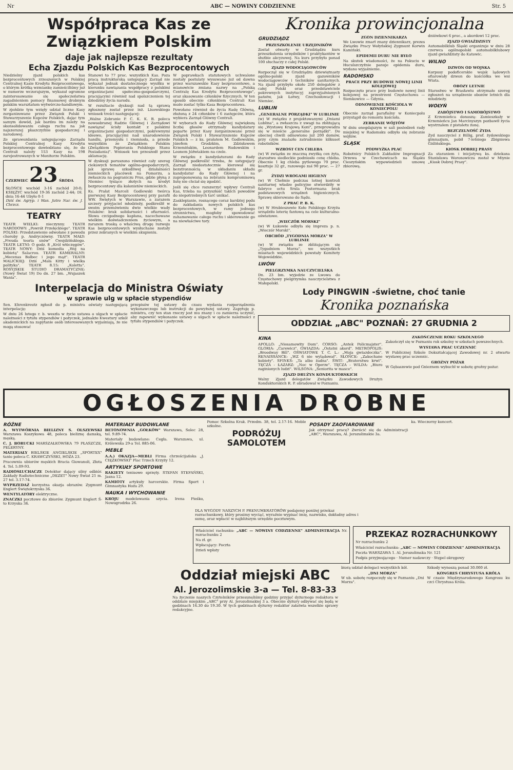Nr ABC — NOWINY CODZIENNE Str. 5
Współpraca Kas ze Związkiem Polskim
daje jak najlepsze rezultaty
Echa Zjazdu Polskich Kas Bezprocentowych
Niedzielny zjazd polskich kas bezprocentowych zrzeszonych w Polskiej Centralnej Kasie Kredytu Bezprocentowego, o którym krótką wzmiankę zamieściliśmy już w numerze wczorajszym, wykazał ogromne zainteresowanie się społeczeństwa zagadnieniem pomocy finansowej drobnym polskim warsztatom wytwórczo-handlowym.
W zjeździe tym wzięły udział liczne Kasy zorganizowane przez Związek Polski i Stowarzyszenie Kupców Polskich, dając tym samym dowód, jak bardzo im zależy na skonsolidowaniu całego ruchu na jak najszerszej płaszczyźnie gospodarczej i narodowej.
Ze sprawozdania ustępującego Zarządu Polskiej Centralnej Kasy Kredytu bezprocentowego dowiedziano się, że do Centrali należy 153 Kasy na 198 zarejestrowanych w Monitorze Polskim.
CZERWIEC 23 ŚRODA
SŁOŃCE wschód 3-16 zachód 20-0; KSIĘŻYC wschód 19-36 zachód 2-44; Dł. dnia 16-44 Ubyło 0-1
Dziś św. Agryp. i Wan. Jutro Nar. św. J. Chrzcz.
TEATRY
TEATR WIELKI: nieczynny. TEATR NARODOWY: „Powrót Przełęckiego". TEATR POLSKI: Przedstawienie odwołane z powodu choroby p. Andryczówny. TEATR MAŁY: „Freuda teoria snów" Cwojdzińskiego. TEATR LETNI: O godz. 8 „Król włóczęgów". TEATR NOWY: Dziś komedia „Woj na kobietą" Salacrou. TEATR KAMERALNY: „Mecenas Bolbec i jego mąż". TEATR MALICKIEJ: Dziś „Mała Kitty i wielka polityka". TEATR 8.15: „Koletta". ROSYJSKIE STUDIO DRAMATYCZNE: (Nowy Świat 19) Do dn. 27 bm. „Wujaszek Wania".
Stanowi to 77 proc. wszystkich Kas. Poza pracą instruktorską ustępujący Zarząd nie wykazał jednak dostatecznego wysiłku w kierunku nawiązania współpracy z polskimi organizacjami społeczno-gospodarczymi, pracującymi również nad spolszczeniem tej dziedziny życia narodu.
W rezultacie dyskusji nad tą sprawą zgłoszony został przez inż. Lisowskiego wniosek treści następującej:
„Walne Zebranie P. C. K. K. B. poleca nowoobranej Radzie Głównej i Zarządowi nawiązać ścisły kontakt z polskimi organizacjami gospodarczymi, pokrewnymi ideowo, pracującymi nad unarodowienie handlu, przemysłu i rzemiosła, a przede wszystkim ze Związkiem Polskim (Związkiem Popierania Polskiego Stanu Posiadania)". Wniosek ten przeszedł przez aklamację.
W dyskusji poruszono również cały szereg ciekawych tematów ogólno-gospodarczych, jak sprawę szkodliwej działalności niemieckich placówek na Pomorzu, a zwłaszcza na pograniczu Prus, gdzie płyną z Niemiec tysiące złotych na kredyt bezprocentowy dla kolonistów niemieckich.
Ks. Prałat Marceli Godlewski twórca pierwszej Kasy Bezprocentowej przy parafii WW. Świętych w Warszawie, a zarazem szczery przyjaciel młodzieży, podkreślił w swoim przemówieniu dwie wielkie wady Polaków: brak solidarności i ofiarności. Słowa czcigodnego kapłana, nacechowane wielkim doświadczeniem życiowym, a zarazem troską o właściwą drogę rozwoju Kas bezprocentowych wysłuchane zostały przez zebranych w wielkim skupieniu.
W poprawkach statutowych uchwalone zostały postulaty wysuwane już od dawna przez warszawskie Kasy bezprocentowe, a mianowicie zmiana nazwy na „Polską Centralę Kas Kredytu Bezprocentowego", oraz skasowanie członków fizycznych. W ten sposób obecnie członkiem Centrali Kas może zostać tylko Kasa Bezprocentowa.
Powołano również do życia Radę Główną, złożoną z 24 członków i 6 zastępców, która wybiera Zarząd Główny Centrali.
W wyborach do Rady Głównej największą liczbę głosów otrzymały kandydatury poparte przez Kasy zorganizowane przez Związek Polski i Stowarzyszenie Kupców Polskich — z ks. prałatem M. Godlewskim, Józefem Grodzkim, Zdzisławem Krzemińskim, Leonardem Rudowskim i Leonem Jóźwiakiem na czele.
W związku z kandydaturami do Rady Głównej podkreślić trzeba, że ustępujący Zarząd niedostatecznie kierował się bezstronnością w układaniu składu kandydatur do Rady Głównej i na zaproponowaną na zebraniu kompromisową listę nie chciał się zgodzić.
Jeśli się chce rozszerzyć wpływy Centrali Kas, trzeba na przyszłość takich powodów do niepotrzebnych tarć unikać.
Zasklepianie, rosnącego coraz bardziej pędu do zakładania nowych polskich kas bezprocentowych, w ramy jednego stronnictwa, mogłoby spowodować zahamowanie całego ruchu i skierowanie go na niewłaściwe tory.
Interpelacja do Ministra Oświaty
w sprawie ulg w spłacie stypendiów
Sen. Ehrenkreutz zgłosił do p. ministra oświaty następującą interpelację:
W dniu 26 lutego r. b. weszła w życie ustawa o ulgach w spłacie należności z tytułu stypendiów i pożyczek, jednakże Kwestury szkół akademickich na zapytanie osób interesowanych wyjaśniają, że nie mogą stosować
przepisów tej ustawy do czasu wydania rozporządzenia wykonawczego lub instrukcji do powyższej ustawy. Zapytuję p. ministra, czy ten stan rzeczy jest mu znany i co zamierza uczynić, aby zapewnić wykonanie ustawy o ulgach w spłacie należności z tytułu stypendiów i pożyczek.
Kronika prowincjonalna
GRUDZIĄDZ
PRZESZKOLENIE URZĘDNIKÓW
Został otwarty w Grudziądzu kurs przeszkolenia urzędników i praktykantów w służbie akcyzowej. Na kurs przybyło ponad 100 słuchaczy z całej Polski.
ZJAZD WODOCIĄGOWCÓW
Rozpoczął się w Grudziądzu dziewiętnasty ogólno-polski zjazd gazowników wodociągowców i techników sanitarnych. Na zjazd przybyło około 250 delegatów z całej Polski oraz przedstawiciele pokrewnych instytucyj zaprzyjaźnionych państw, jak Łotwy, Czechosłowacji i Niemiec.
LUBLIN
„GENERALNE PORZĄDKI" W LUBLINIE
(w) W związku z projektowanymi „Dniami Lublina", a zwłaszcza z uwagi na zbliżającą się „Wystawę Krajową Koni", przeprowadza się w mieście „generalne porządki". Do obecnej chwili odnowiono już 200 domów, przy czym znalazło zatrudnienie kilkuset robotników.
WZROST CEN CHLEBA
(w) W związku ze znaczną zwyżką cen żyta, starostwo siedleckie podniosło cenę chleba. Obecnie 1 kg chleba pytlowego 70 proc. kosztuje 32 gr., razowego zaś 90 proc. — 27 gr.
ŻYDZI WROGAMI HIGIENY
(w) W Chełmie podczas lotnej kontroli sanitarnej władze policyjne stwierdziły w fabryce octu Srula Postermana brak podstawowych urządzeń higienicznych. Sprawę skierowano do Sądu.
Z PRAC P. B. K.
(w) W Hrubieszowie Koło Polskiego Krzyża urządziło loterię fantową na cele kulturalno-oświatowe.
„WIECZÓR MORSKI"
(w) W Łukowie odbyła się impreza p. n. „Wieczór Morski".
OBCHÓD „TYGODNIA MORZA" W LUBLINIE
(w) W związku ze zbliżającym się „Tygodniem Morza", we wszystkich miastach wojewódzkich powstały Komitety Wojewódzkie.
LWÓW
PIELGRZYMKA NAUCZYCIELSKA
Dn. 23 bm. wyjedzie ze Lwowa do Częstochowy pielgrzymka nauczycielstwa z Małopolski.
ZGON DZIENNIKARZA
We Lwowie zmarł znany dziennikarz, prezes Związku Pracy Wołyńskiej Zygmunt Korwin Kamiński.
EPIDEMII DURU NIE BYŁO
Na skutek wiadomości, że na Pokuciu w Huculszczyźnie panuje epidemia duru, wydano wyjaśnienie.
RADOMSKO
PRACE PRZY BUDOWIE NOWEJ LINII KOLEJOWEJ
Rozpoczęto prace przy budowie nowej linii kolejowej na przestrzeni Częstochowa — Siemkowice — Gdynia.
ODNOWIENIE KOŚCIOŁA W KONIECPOLU
Obecnie zarząd parafialny w Koniecpolu przystąpił do remontu kościoła.
ZEBRANIE WÓJTÓW
W dniu onegdajszym w sali posiedzeń rady miejskiej w Radomsku odbyło się zebranie wójtów.
ŚLĄSK
PODWYŻKA PŁAC
Robotnicy Polskich Zakładów Impregnacji Drzewa w Czechowicach na Śląsku Cieszyńskim wypowiedzieli umowę zbiorową.
dniówkowi 6 proc., a akordowi 12 proc.
ZJAZD GWIAŹDZISTY
Automobilklub Śląski organizuje w dniu 28 czerwca ogólnopolski automobilklubowy zjazd gwiaździsty do Katowic.
WILNO
DZWON OD WOJSKA
Korpusy podoficerskie wojsk lądowych ofiarowały dzwon do kościółka we wsi Wiata.
OBOZY LETNIE
Starostwo w Brasławiu otrzymało szereg zgłoszeń na urządzenie obozów letnich dla młodzieży.
WOŁYŃ
ZABÓJSTWO I SAMOBÓJSTWO
Z Krzemieńca donoszą: Zamieszkały w Krzemieńcu Jan Marcinyszyn pozbawił życia wystrzałem z pistoletu żonę.
BEZCZELNOŚĆ ŻYDA
Żyd nauczyciel z Billig, prof. żydowskiego gimnazjum, pobił 7-letniego Zbigniewa Giślińskiego.
KIOSK DOBREJ PRASY
Za staraniem i inicjatywą ks. dziekana Stanisława Woronowicza został w Miynie „Kiosk Dobrej Prasy".
Lody PINGWIN -świetne, choć tanie
Kronika poznańska
ODDZIAŁ „ABC" POZNAŃ: 27 GRUDNIA 2
KINA
APOLLO: „Niesamowity Dom". CORSO: „Antek Policmajster". GLORIA: „Carewicz". GWIAZDA: „Ostatni akord". METROPOLIS: „Broodway Bill". OŚWIATOWE T. C. L.: „Moja gwiazdeczka". RENAISSANCE: „WZ 6 nie wylądował". SŁOŃCE: „Zakochane kobiety". SFINKS: „Ta albo żadna". ŚWIT: „Braterstwo krwi". TĘCZA - ŁAZARZ: „Noc w Operze". TĘCZA - WILDA: „Biuro zaginionych ludzi". WILSONA: „Seniorita w masce".
ZJAZD DRUŻYN KONDUKTORSKICH
Walny Zjazd delegatów Związku Zawodowych Drużyn Konduktorskich R. P. obradował w Poznaniu.
ZAKOŃCZENIE ROKU SZKOLNEGO
Zakończył się w Poznaniu rok szkolny w szkołach powszechnych.
WYSTAWA PRAC UCZENNIC
W Publicznej Szkole Dokształcającej Zawodowej nr. 2 otwarto wystawę prac uczennic.
GROŹNY POŻAR
W Gębaszewie pod Gnieznem wybuchł w sobotę groźny pożar.
OGŁOSZENIA DROBNE
RÓŻNE
A. WYTWÓRNIA BIELIZNY S. OLSZEWSKI Warszawa Koszykowa 48, poleca bieliznę damską, męską.
C. J. BORUCKI MARSZAŁKOWSKA 79 PŁASZCZE, PELERYNY.
MATERIAŁY BIELSKIE ANGIELSKIE „SPORTEX" tanio poleca C. KRAWCZYŃSKI, HOŻA 23.
Pracownia ubiorów męskich Bracia Giowanoli, Złota 4. Tel. 5.09-93.
RADIOSŁUCHACZE Detektor dający silny odbiór. Zakłady Radiotechniczne „DEZET" Nowy Świat 21 m. 27 tel. 3.17-74.
WYPRZEDAŻ korzystna okazja obrazów. Zygmunt Englert Świętokrzyska 36.
WENTYLATORY elektryczne.
ZNACZKI pocztowe do zbiorów. Zygmunt Englert Ś-to Krzyska 36.
MATERIAŁY BUDOWLANE
BETONOWNIA „GOŁKÓW" Warszawa, Solec 28, tel. 9.89-74.
Materiały budowlane: Cegła. Warszawa, ul. Królewska 29-a Tel. 885-06.
MEBLE
A.A.) OKAZJA—MEBLI Firma chrześcijańska „J. CIĘŻKOWSKI" Plac Trzech Krzyży 12.
ARTYKUŁY SPORTOWE
RAKIETY tenisowe sprzęty. STEFAN STEFAŃSKI, Jasna 12.
KAMIOTY artykuły harcerskie. Firma Sport i Gimnastyka Hoża 29.
NAUKA I WYCHOWANIE
KROJU modelowania szycia. Irena Pieśko, Nowogrodzka 26.
Pomoc Szkolna Krak. Przedm. 38, tel. 2.17-16. Meble szkolne.
PODRÓŻUJ SAMOLOTEM
POSADY ZAOFIAROWANE
Jak otrzymać pracę? Zwrócić się do Administracji „ABC", Warszawa, Al. Jerozolimskie 3a.
ka. Wieczorny koncert.
DLA WYGODY NASZYCH P. PRENUMERATORÓW podajemy poniżej przekaz rozrachunkowy, który prosimy wyciąć, wyraźnie wypisać imię, nazwisko, dokładny adres i sumę, oraz wpłacić w najbliższym urzędzie pocztowym.
Właściciel rachunku: „ABC — NOWINY CODZIENNE" ADMINISTRACJA Nr. rozrachunku 2
Na zł. gr.
Wpłacający: Poczta
Dzień wpłaty
PRZEKAZ ROZRACHUNKOWY
Nr rozrachunku 2
Właściciel rozrachunku: „ABC — NOWINY CODZIENNE" ADMINISTRACJA
Poczta WARSZAWA 1. Al. Jerozolimska Nr. 121
Podpis przyjmującego · Numer nadawczy · Stępel okręgowy
Oddział miejski ABC
Al. Jerozolimskie 3-a — Tel. 8-83-33
Na życzenie naszych Czytelników przesunęliśmy godziny przyjęć dyżurnego redaktora w oddziale miejskim „ABC" przy Al. Jerozolimskiej 3 a. Obecnie dyżury odbywać się będą w godzinach 16.30 do 19.30. W tych godzinach dyżurny redaktor załatwia wszelkie sprawy redakcyjne.
biorą udział delegaci wszystkich kół.
„DNI MORZA"
W ub. sobotę rozpoczęły się w Poznaniu „Dni Morza".
Szkody wynoszą ponad 30.000 zł.
KONGRES CHRYSTUSA KRÓLA
W czasie Międzynarodowego Kongresu ku czci Chrystusa Króla.